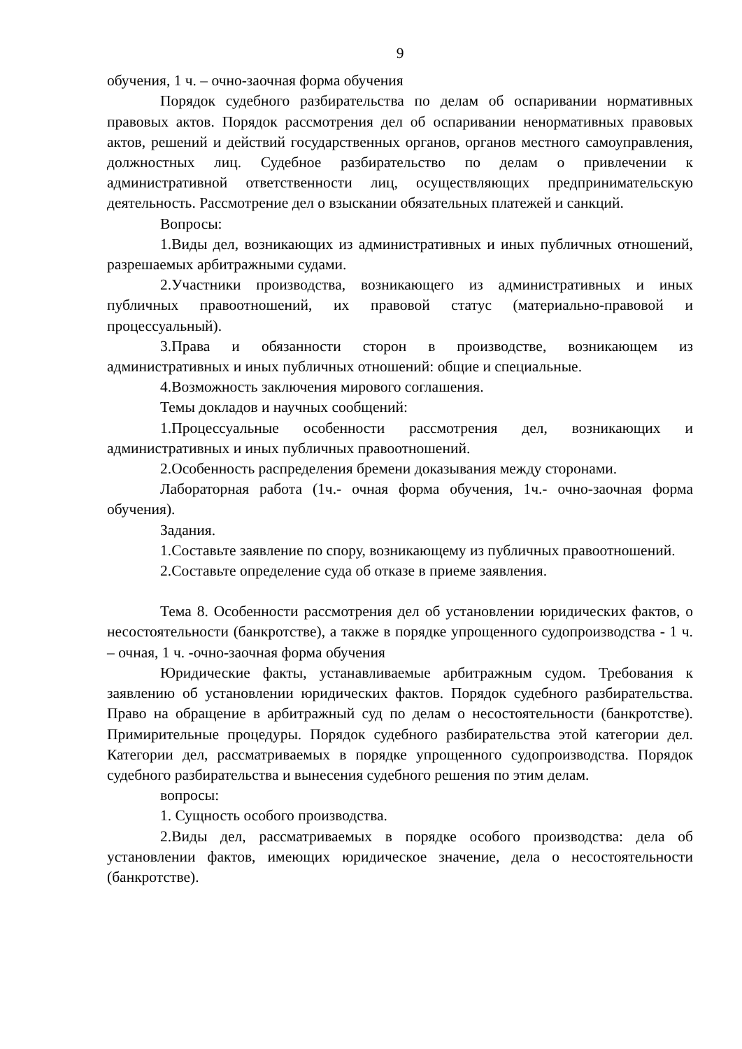9
обучения, 1 ч. – очно-заочная форма обучения
Порядок судебного разбирательства по делам об оспаривании нормативных правовых актов. Порядок рассмотрения дел об оспаривании ненормативных правовых актов, решений и действий государственных органов, органов местного самоуправления, должностных лиц. Судебное разбирательство по делам о привлечении к административной ответственности лиц, осуществляющих предпринимательскую деятельность. Рассмотрение дел о взыскании обязательных платежей и санкций.
Вопросы:
1.Виды дел, возникающих из административных и иных публичных отношений, разрешаемых арбитражными судами.
2.Участники производства, возникающего из административных и иных публичных правоотношений, их правовой статус (материально-правовой и процессуальный).
3.Права и обязанности сторон в производстве, возникающем из административных и иных публичных отношений: общие и специальные.
4.Возможность заключения мирового соглашения.
Темы докладов и научных сообщений:
1.Процессуальные особенности рассмотрения дел, возникающих и административных и иных публичных правоотношений.
2.Особенность распределения бремени доказывания между сторонами.
Лабораторная работа (1ч.- очная форма обучения, 1ч.- очно-заочная форма обучения).
Задания.
1.Составьте заявление по спору, возникающему из публичных правоотношений.
2.Составьте определение суда об отказе в приеме заявления.
Тема 8. Особенности рассмотрения дел об установлении юридических фактов, о несостоятельности (банкротстве), а также в порядке упрощенного судопроизводства - 1 ч. – очная, 1 ч. -очно-заочная форма обучения
Юридические факты, устанавливаемые арбитражным судом. Требования к заявлению об установлении юридических фактов. Порядок судебного разбирательства. Право на обращение в арбитражный суд по делам о несостоятельности (банкротстве). Примирительные процедуры. Порядок судебного разбирательства этой категории дел. Категории дел, рассматриваемых в порядке упрощенного судопроизводства. Порядок судебного разбирательства и вынесения судебного решения по этим делам.
вопросы:
1. Сущность особого производства.
2.Виды дел, рассматриваемых в порядке особого производства: дела об установлении фактов, имеющих юридическое значение, дела о несостоятельности (банкротстве).